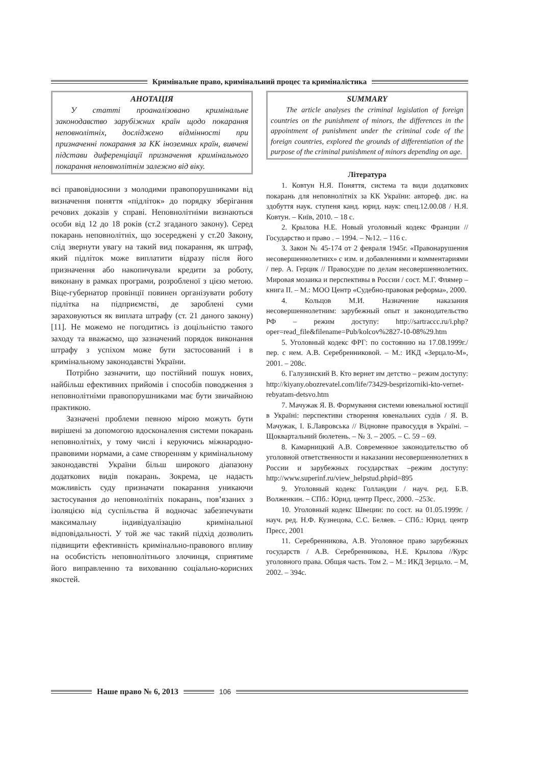Кримінальне право, кримінальний процес та криміналістика
АНОТАЦІЯ
У статті проаналізовано кримінальне законодавство зарубіжних країн щодо покарання неповнолітніх, досліджено відмінності при призначенні покарання за КК іноземних країн, вивчені підстави диференціації призначення кримінального покарання неповнолітнім залежно від віку.
всі правовідносини з молодими правопорушниками від визначення поняття «підліток» до порядку зберігання речових доказів у справі. Неповнолітніми визнаються особи від 12 до 18 років (ст.2 згаданого закону). Серед покарань неповнолітніх, що зосереджені у ст.20 Закону, слід звернути увагу на такий вид покарання, як штраф, який підліток може виплатити відразу після його призначення або накопичували кредити за роботу, виконану в рамках програми, розробленої з цією метою. Віце-губернатор провінції повинен організувати роботу підлітка на підприємстві, де зароблені суми зараховуються як виплата штрафу (ст. 21 даного закону) [11]. Не можемо не погодитись із доцільністю такого заходу та вважаємо, що зазначений порядок виконання штрафу з успіхом може бути застосований і в кримінальному законодавстві України.
Потрібно зазначити, що постійний пошук нових, найбільш ефективних прийомів і способів поводження з неповнолітніми правопорушниками має бути звичайною практикою.
Зазначені проблеми певною мірою можуть бути вирішені за допомогою вдосконалення системи покарань неповнолітніх, у тому числі і керуючись міжнародно-правовими нормами, а саме створенням у кримінальному законодавстві України більш широкого діапазону додаткових видів покарань. Зокрема, це надасть можливість суду призначати покарання уникаючи застосування до неповнолітніх покарань, пов’язаних з ізоляцією від суспільства й водночас забезпечувати максимальну індивідуалізацію кримінальної відповідальності. У той же час такий підхід дозволить підвищити ефективність кримінально-правового впливу на особистість неповнолітнього злочинця, сприятиме його виправленню та вихованню соціально-корисних якостей.
SUMMARY
The article analyses the criminal legislation of foreign countries on the punishment of minors, the differences in the appointment of punishment under the criminal code of the foreign countries, explored the grounds of differentiation of the purpose of the criminal punishment of minors depending on age.
Література
1. Ковтун Н.Я. Поняття, система та види додаткових покарань для неповнолітніх за КК України: автореф. дис. на здобуття наук. ступеня канд. юрид. наук: спец.12.00.08 / Н.Я. Ковтун. – Київ, 2010. – 18 с.
2. Крылова Н.Е. Новый уголовный кодекс Франции // Государство и право . – 1994. – №12. – 116 с.
3. Закон № 45-174 от 2 февраля 1945г. «Правонарушения несовершеннолетних» с изм. и добавлениями и комментариями / пер. А. Герцик // Правосудие по делам несовершеннолетних. Мировая мозаика и перспективы в России / сост. М.Г. Флямер – книга II. – М.: МОО Центр «Судебно-правовая реформа», 2000.
4. Кольцов М.И. Назначение наказания несовершеннолетним: зарубежный опыт и законодательство РФ – режим доступу: http://sartraccc.ru/i.php?oper=read_file&filename=Pub/kolcov%2827-10-08%29.htm
5. Уголовный кодекс ФРГ: по состоянию на 17.08.1999г./ пер. с нем. А.В. Серебренниковой. – М.: ИКД «Зерцало-М», 2001. – 208с.
6. Галузинский В. Кто вернет им детство – режим доступу: http://kiyany.obozrevatel.com/life/73429-besprizorniki-kto-vernet-rebyatam-detsvo.htm
7. Мачужак Я. В. Формування системи ювенальної юстиції в Україні: перспективи створення ювенальних судів / Я. В. Мачужак, І. Б.Лавровська // Відновне правосуддя в Україні. – Щоквартальний бюлетень. – № 3. – 2005. – С. 59 – 69.
8. Камарницкий А.В. Современное законодательство об уголовной ответственности и наказании несовершеннолетних в России и зарубежных государствах –режим доступу: http://www.superinf.ru/view_helpstud.phpid=895
9. Уголовный кодекс Голландии / науч. ред. Б.В. Волженкин. – СПб.: Юрид. центр Пресс, 2000. –253с.
10. Уголовный кодекс Швеции: по сост. на 01.05.1999г. / науч. ред. Н.Ф. Кузнецова, С.С. Беляев. – СПб.: Юрид. центр Пресс, 2001
11. Серебренникова, А.В. Уголовное право зарубежных государств / А.В. Серебренникова, Н.Е. Крылова //Курс уголовного права. Общая часть. Том 2. – М.: ИКД Зерцало. – М, 2002. – 394с.
Наше право № 6, 2013 106